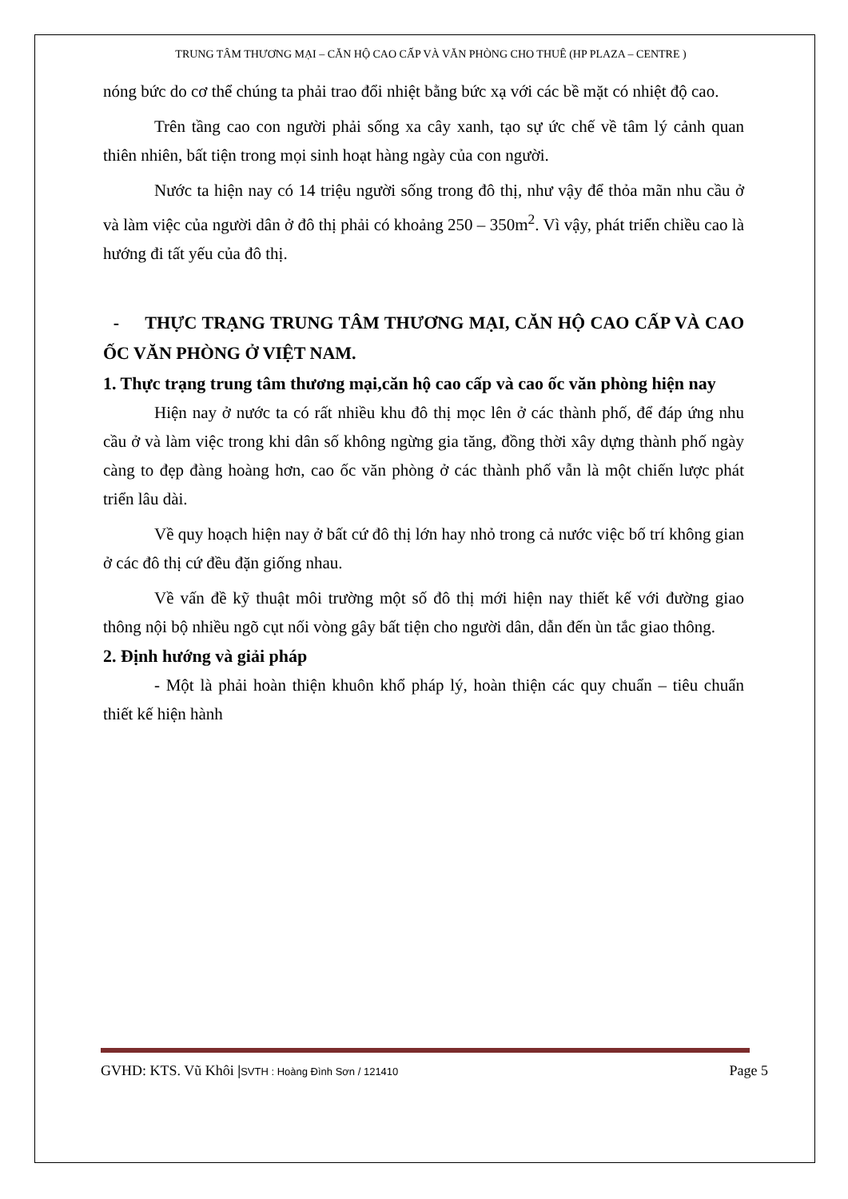TRUNG TÂM THƯƠNG MẠI – CĂN HỘ CAO CẤP VÀ VĂN PHÒNG CHO THUÊ (HP PLAZA – CENTRE )
nóng bức do cơ thể chúng ta phải trao đổi nhiệt bằng bức xạ với các bề mặt có nhiệt độ cao.
Trên tầng cao con người phải sống xa cây xanh, tạo sự ức chế về tâm lý cảnh quan thiên nhiên, bất tiện trong mọi sinh hoạt hàng ngày của con người.
Nước ta hiện nay có 14 triệu người sống trong đô thị, như vậy để thỏa mãn nhu cầu ở và làm việc của người dân ở đô thị phải có khoảng 250 – 350m<sup>2</sup>. Vì vậy, phát triển chiều cao là hướng đi tất yếu của đô thị.
- THỰC TRẠNG TRUNG TÂM THƯƠNG MẠI, CĂN HỘ CAO CẤP VÀ CAO ỐC VĂN PHÒNG Ở VIỆT NAM.
1. Thực trạng trung tâm thương mại,căn hộ cao cấp và cao ốc văn phòng hiện nay
Hiện nay ở nước ta có rất nhiều khu đô thị mọc lên ở các thành phố, để đáp ứng nhu cầu ở và làm việc trong khi dân số không ngừng gia tăng, đồng thời xây dựng thành phố ngày càng to đẹp đàng hoàng hơn, cao ốc văn phòng ở các thành phố vẫn là một chiến lược phát triển lâu dài.
Về quy hoạch hiện nay ở bất cứ đô thị lớn hay nhỏ trong cả nước việc bố trí không gian ở các đô thị cứ đều đặn giống nhau.
Về vấn đề kỹ thuật môi trường một số đô thị mới hiện nay thiết kế với đường giao thông nội bộ nhiều ngõ cụt nối vòng gây bất tiện cho người dân, dẫn đến ùn tắc giao thông.
2. Định hướng và giải pháp
- Một là phải hoàn thiện khuôn khổ pháp lý, hoàn thiện các quy chuẩn – tiêu chuẩn thiết kế hiện hành
GVHD: KTS. Vũ Khôi |SVTH : Hoàng Đình Sơn / 121410 Page 5